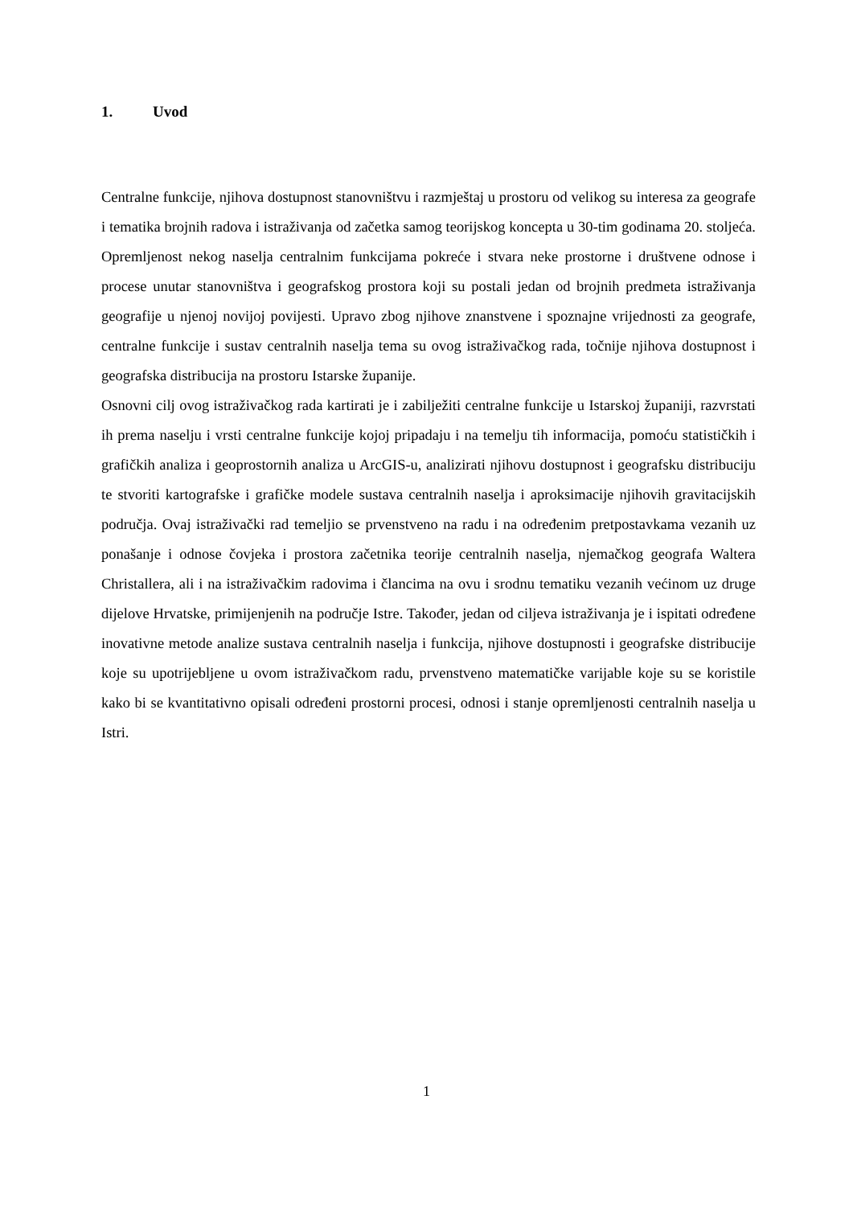1. Uvod
Centralne funkcije, njihova dostupnost stanovništvu i razmještaj u prostoru od velikog su interesa za geografe i tematika brojnih radova i istraživanja od začetka samog teorijskog koncepta u 30-tim godinama 20. stoljeća. Opremljenost nekog naselja centralnim funkcijama pokreće i stvara neke prostorne i društvene odnose i procese unutar stanovništva i geografskog prostora koji su postali jedan od brojnih predmeta istraživanja geografije u njenoj novijoj povijesti. Upravo zbog njihove znanstvene i spoznajne vrijednosti za geografe, centralne funkcije i sustav centralnih naselja tema su ovog istraživačkog rada, točnije njihova dostupnost i geografska distribucija na prostoru Istarske županije.
Osnovni cilj ovog istraživačkog rada kartirati je i zabilježiti centralne funkcije u Istarskoj županiji, razvrstati ih prema naselju i vrsti centralne funkcije kojoj pripadaju i na temelju tih informacija, pomoću statističkih i grafičkih analiza i geoprostornih analiza u ArcGIS-u, analizirati njihovu dostupnost i geografsku distribuciju te stvoriti kartografske i grafičke modele sustava centralnih naselja i aproksimacije njihovih gravitacijskih područja. Ovaj istraživački rad temeljio se prvenstveno na radu i na određenim pretpostavkama vezanih uz ponašanje i odnose čovjeka i prostora začetnika teorije centralnih naselja, njemačkog geografa Waltera Christallera, ali i na istraživačkim radovima i člancima na ovu i srodnu tematiku vezanih većinom uz druge dijelove Hrvatske, primijenjenih na područje Istre. Također, jedan od ciljeva istraživanja je i ispitati određene inovativne metode analize sustava centralnih naselja i funkcija, njihove dostupnosti i geografske distribucije koje su upotrijebljene u ovom istraživačkom radu, prvenstveno matematičke varijable koje su se koristile kako bi se kvantitativno opisali određeni prostorni procesi, odnosi i stanje opremljenosti centralnih naselja u Istri.
1